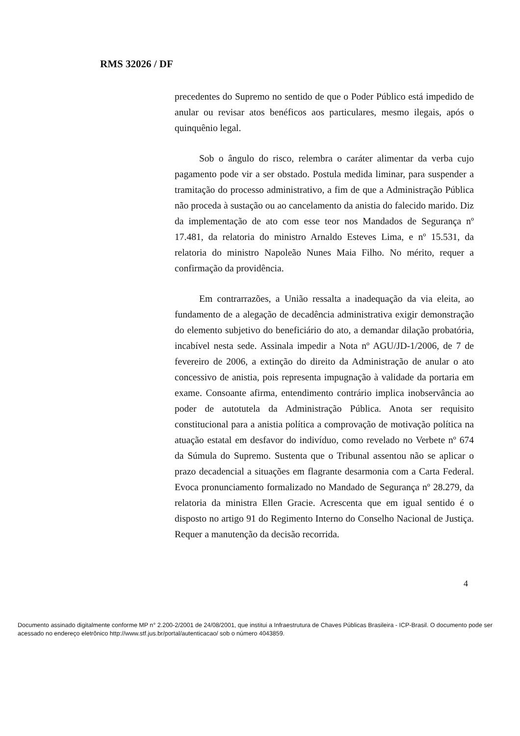RMS 32026 / DF
precedentes do Supremo no sentido de que o Poder Público está impedido de anular ou revisar atos benéficos aos particulares, mesmo ilegais, após o quinquênio legal.
Sob o ângulo do risco, relembra o caráter alimentar da verba cujo pagamento pode vir a ser obstado. Postula medida liminar, para suspender a tramitação do processo administrativo, a fim de que a Administração Pública não proceda à sustação ou ao cancelamento da anistia do falecido marido. Diz da implementação de ato com esse teor nos Mandados de Segurança nº 17.481, da relatoria do ministro Arnaldo Esteves Lima, e nº 15.531, da relatoria do ministro Napoleão Nunes Maia Filho. No mérito, requer a confirmação da providência.
Em contrarrazões, a União ressalta a inadequação da via eleita, ao fundamento de a alegação de decadência administrativa exigir demonstração do elemento subjetivo do beneficiário do ato, a demandar dilação probatória, incabível nesta sede. Assinala impedir a Nota nº AGU/JD-1/2006, de 7 de fevereiro de 2006, a extinção do direito da Administração de anular o ato concessivo de anistia, pois representa impugnação à validade da portaria em exame. Consoante afirma, entendimento contrário implica inobservância ao poder de autotutela da Administração Pública. Anota ser requisito constitucional para a anistia política a comprovação de motivação política na atuação estatal em desfavor do indivíduo, como revelado no Verbete nº 674 da Súmula do Supremo. Sustenta que o Tribunal assentou não se aplicar o prazo decadencial a situações em flagrante desarmonia com a Carta Federal. Evoca pronunciamento formalizado no Mandado de Segurança nº 28.279, da relatoria da ministra Ellen Gracie. Acrescenta que em igual sentido é o disposto no artigo 91 do Regimento Interno do Conselho Nacional de Justiça. Requer a manutenção da decisão recorrida.
4
Documento assinado digitalmente conforme MP n° 2.200-2/2001 de 24/08/2001, que institui a Infraestrutura de Chaves Públicas Brasileira - ICP-Brasil. O documento pode ser acessado no endereço eletrônico http://www.stf.jus.br/portal/autenticacao/ sob o número 4043859.